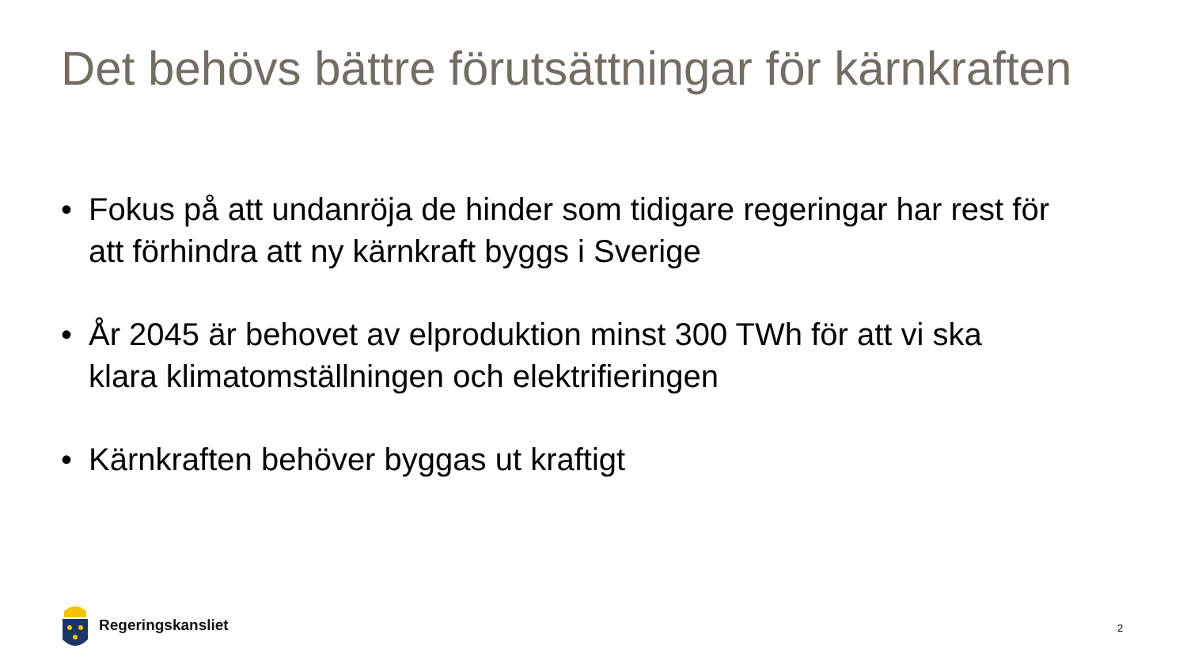Det behövs bättre förutsättningar för kärnkraften
• Fokus på att undanröja de hinder som tidigare regeringar har rest för att förhindra att ny kärnkraft byggs i Sverige
• År 2045 är behovet av elproduktion minst 300 TWh för att vi ska klara klimatomställningen och elektrifieringen
• Kärnkraften behöver byggas ut kraftigt
Regeringskansliet
2